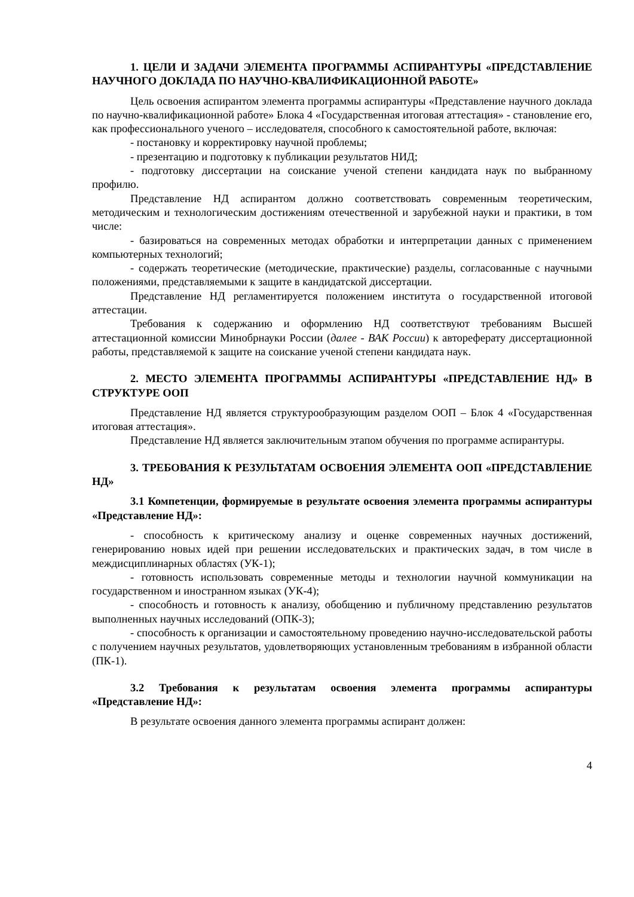1. ЦЕЛИ И ЗАДАЧИ ЭЛЕМЕНТА ПРОГРАММЫ АСПИРАНТУРЫ «ПРЕДСТАВЛЕНИЕ НАУЧНОГО ДОКЛАДА ПО НАУЧНО-КВАЛИФИКАЦИОННОЙ РАБОТЕ»
Цель освоения аспирантом элемента программы аспирантуры «Представление научного доклада по научно-квалификационной работе» Блока 4 «Государственная итоговая аттестация» - становление его, как профессионального ученого – исследователя, способного к самостоятельной работе, включая:
- постановку и корректировку научной проблемы;
- презентацию и подготовку к публикации результатов НИД;
- подготовку диссертации на соискание ученой степени кандидата наук по выбранному профилю.
Представление НД аспирантом должно соответствовать современным теоретическим, методическим и технологическим достижениям отечественной и зарубежной науки и практики, в том числе:
- базироваться на современных методах обработки и интерпретации данных с применением компьютерных технологий;
- содержать теоретические (методические, практические) разделы, согласованные с научными положениями, представляемыми к защите в кандидатской диссертации.
Представление НД регламентируется положением института о государственной итоговой аттестации.
Требования к содержанию и оформлению НД соответствуют требованиям Высшей аттестационной комиссии Минобрнауки России (далее - ВАК России) к автореферату диссертационной работы, представляемой к защите на соискание ученой степени кандидата наук.
2. МЕСТО ЭЛЕМЕНТА ПРОГРАММЫ АСПИРАНТУРЫ «ПРЕДСТАВЛЕНИЕ НД» В СТРУКТУРЕ ООП
Представление НД является структурообразующим разделом ООП – Блок 4 «Государственная итоговая аттестация».
Представление НД является заключительным этапом обучения по программе аспирантуры.
3. ТРЕБОВАНИЯ К РЕЗУЛЬТАТАМ ОСВОЕНИЯ ЭЛЕМЕНТА ООП «ПРЕДСТАВЛЕНИЕ НД»
3.1 Компетенции, формируемые в результате освоения элемента программы аспирантуры «Представление НД»:
- способность к критическому анализу и оценке современных научных достижений, генерированию новых идей при решении исследовательских и практических задач, в том числе в междисциплинарных областях (УК-1);
- готовность использовать современные методы и технологии научной коммуникации на государственном и иностранном языках (УК-4);
- способность и готовность к анализу, обобщению и публичному представлению результатов выполненных научных исследований (ОПК-3);
- способность к организации и самостоятельному проведению научно-исследовательской работы с получением научных результатов, удовлетворяющих установленным требованиям в избранной области (ПК-1).
3.2 Требования к результатам освоения элемента программы аспирантуры «Представление НД»:
В результате освоения данного элемента программы аспирант должен:
4